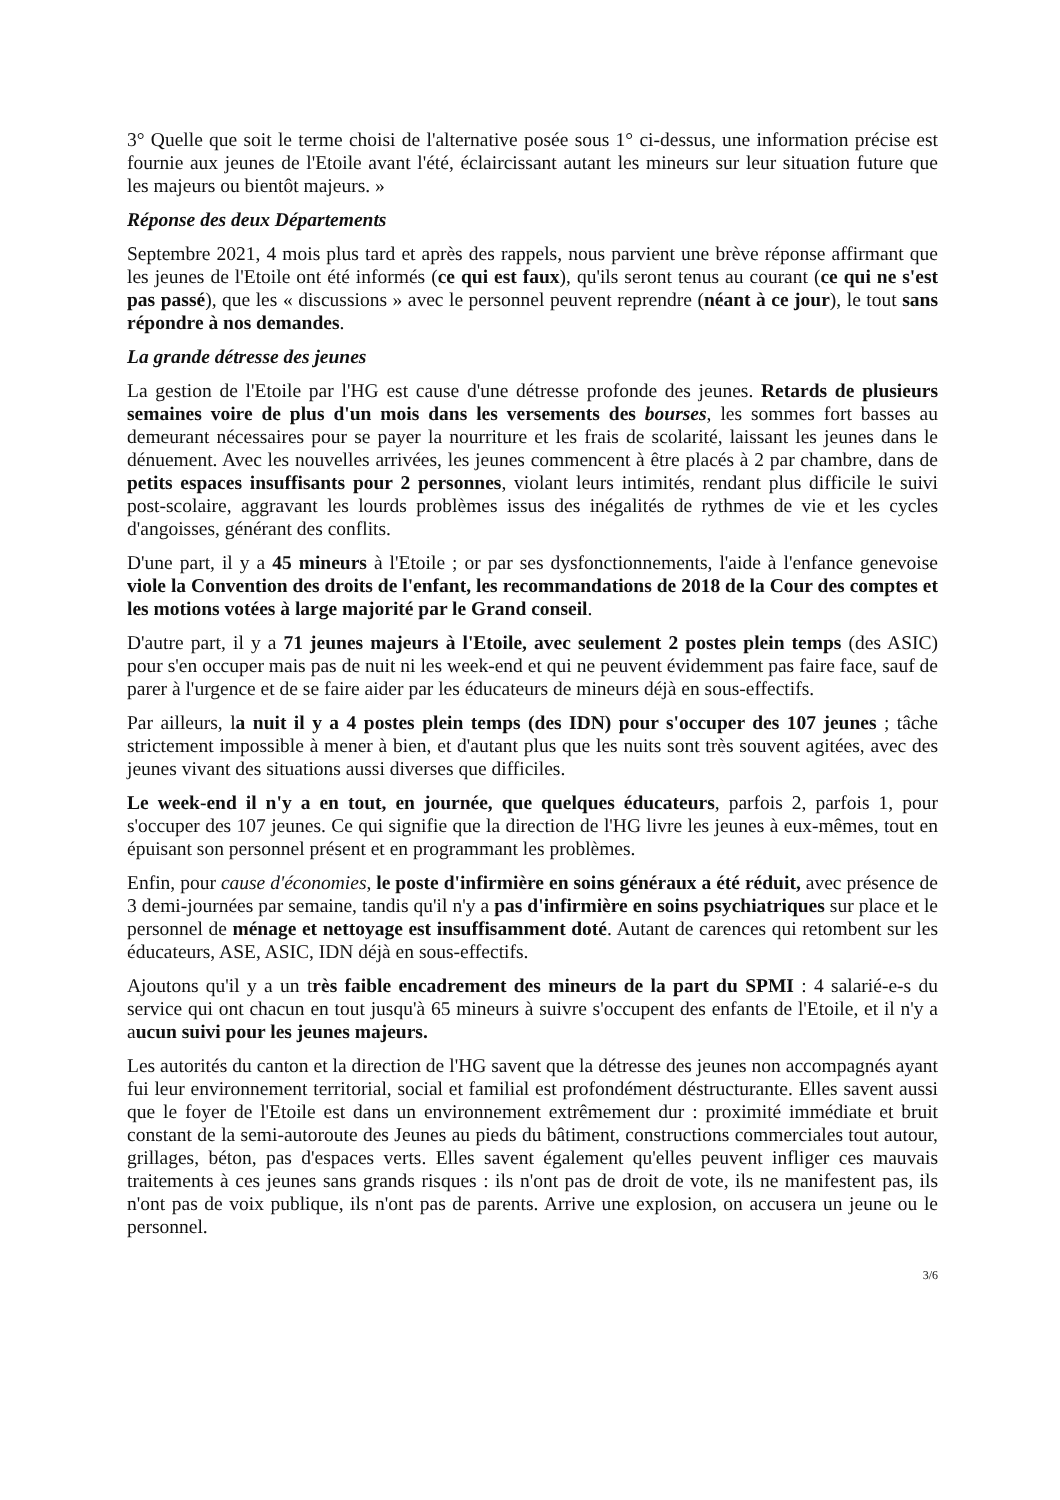3° Quelle que soit le terme choisi de l'alternative posée sous 1° ci-dessus, une information précise est fournie aux jeunes de l'Etoile avant l'été, éclaircissant autant les mineurs sur leur situation future que les majeurs ou bientôt majeurs. »
Réponse des deux Départements
Septembre 2021, 4 mois plus tard et après des rappels, nous parvient une brève réponse affirmant que les jeunes de l'Etoile ont été informés (ce qui est faux), qu'ils seront tenus au courant (ce qui ne s'est pas passé), que les « discussions » avec le personnel peuvent reprendre (néant à ce jour), le tout sans répondre à nos demandes.
La grande détresse des jeunes
La gestion de l'Etoile par l'HG est cause d'une détresse profonde des jeunes. Retards de plusieurs semaines voire de plus d'un mois dans les versements des bourses, les sommes fort basses au demeurant nécessaires pour se payer la nourriture et les frais de scolarité, laissant les jeunes dans le dénuement. Avec les nouvelles arrivées, les jeunes commencent à être placés à 2 par chambre, dans de petits espaces insuffisants pour 2 personnes, violant leurs intimités, rendant plus difficile le suivi post-scolaire, aggravant les lourds problèmes issus des inégalités de rythmes de vie et les cycles d'angoisses, générant des conflits.
D'une part, il y a 45 mineurs à l'Etoile ; or par ses dysfonctionnements, l'aide à l'enfance genevoise viole la Convention des droits de l'enfant, les recommandations de 2018 de la Cour des comptes et les motions votées à large majorité par le Grand conseil.
D'autre part, il y a 71 jeunes majeurs à l'Etoile, avec seulement 2 postes plein temps (des ASIC) pour s'en occuper mais pas de nuit ni les week-end et qui ne peuvent évidemment pas faire face, sauf de parer à l'urgence et de se faire aider par les éducateurs de mineurs déjà en sous-effectifs.
Par ailleurs, la nuit il y a 4 postes plein temps (des IDN) pour s'occuper des 107 jeunes ; tâche strictement impossible à mener à bien, et d'autant plus que les nuits sont très souvent agitées, avec des jeunes vivant des situations aussi diverses que difficiles.
Le week-end il n'y a en tout, en journée, que quelques éducateurs, parfois 2, parfois 1, pour s'occuper des 107 jeunes. Ce qui signifie que la direction de l'HG livre les jeunes à eux-mêmes, tout en épuisant son personnel présent et en programmant les problèmes.
Enfin, pour cause d'économies, le poste d'infirmière en soins généraux a été réduit, avec présence de 3 demi-journées par semaine, tandis qu'il n'y a pas d'infirmière en soins psychiatriques sur place et le personnel de ménage et nettoyage est insuffisamment doté. Autant de carences qui retombent sur les éducateurs, ASE, ASIC, IDN déjà en sous-effectifs.
Ajoutons qu'il y a un très faible encadrement des mineurs de la part du SPMI : 4 salarié-e-s du service qui ont chacun en tout jusqu'à 65 mineurs à suivre s'occupent des enfants de l'Etoile, et il n'y a aucun suivi pour les jeunes majeurs.
Les autorités du canton et la direction de l'HG savent que la détresse des jeunes non accompagnés ayant fui leur environnement territorial, social et familial est profondément déstructurante. Elles savent aussi que le foyer de l'Etoile est dans un environnement extrêmement dur : proximité immédiate et bruit constant de la semi-autoroute des Jeunes au pieds du bâtiment, constructions commerciales tout autour, grillages, béton, pas d'espaces verts. Elles savent également qu'elles peuvent infliger ces mauvais traitements à ces jeunes sans grands risques : ils n'ont pas de droit de vote, ils ne manifestent pas, ils n'ont pas de voix publique, ils n'ont pas de parents. Arrive une explosion, on accusera un jeune ou le personnel.
3/6